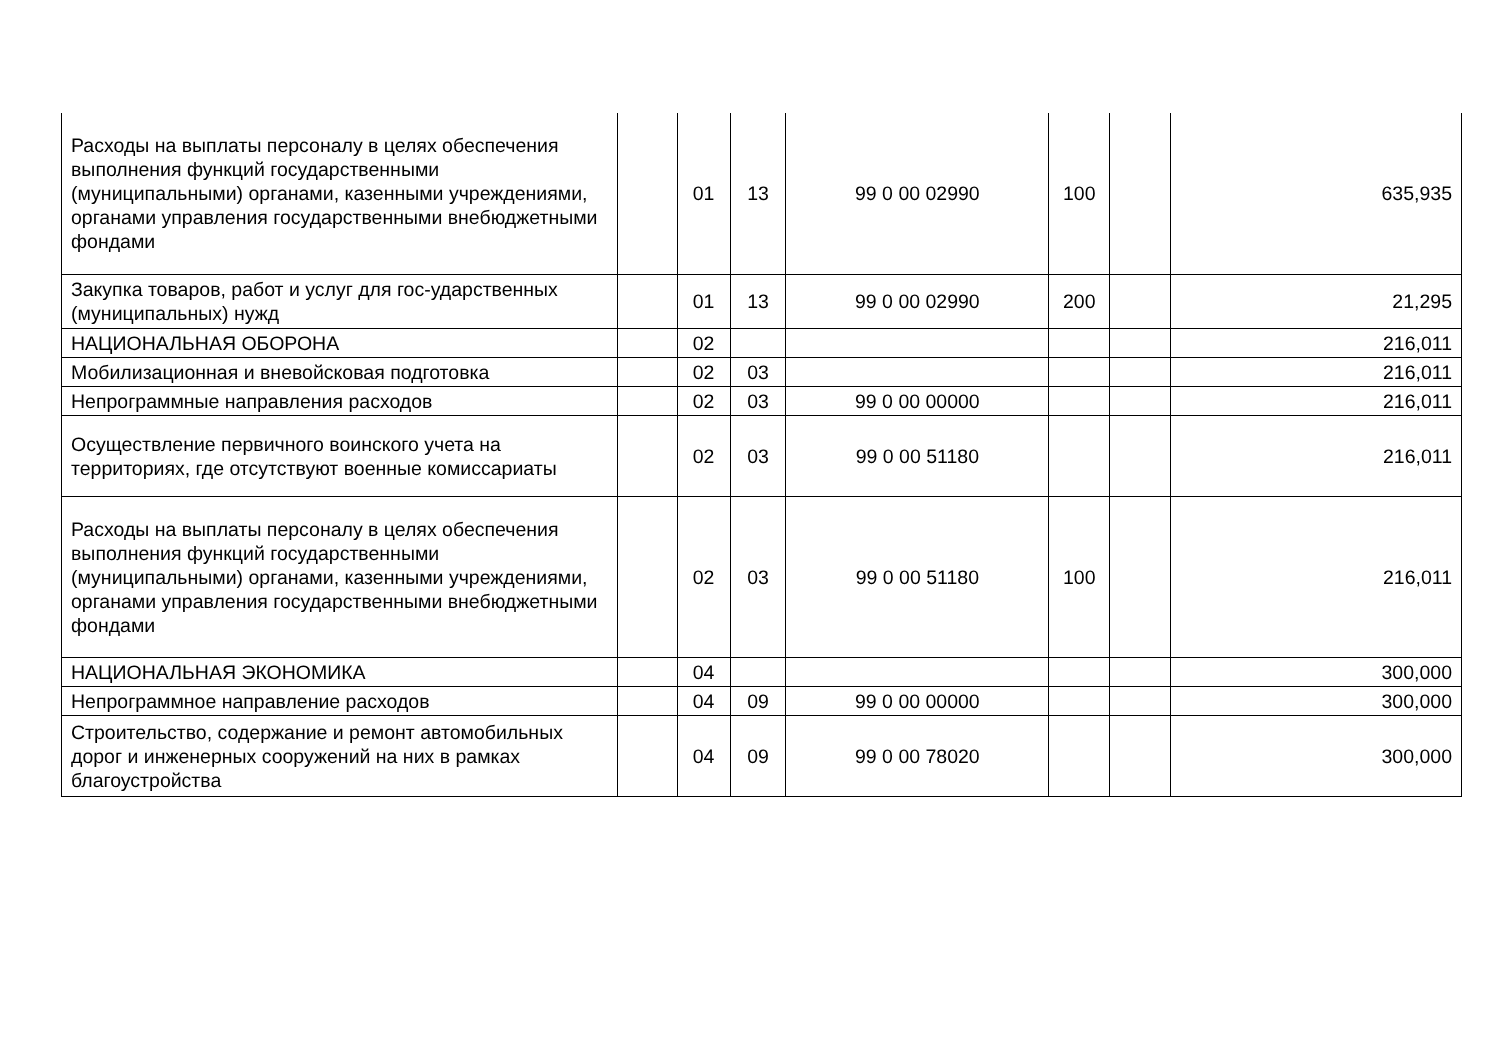| Расходы на выплаты персоналу в целях обеспечения выполнения функций государственными (муниципальными) органами, казенными учреждениями, органами управления государственными внебюджетными фондами | | 01 | 13 | 99 0 00 02990 | 100 | | 635,935 |
| Закупка товаров, работ и услуг для гос-ударственных (муниципальных) нужд | | 01 | 13 | 99 0 00 02990 | 200 | | 21,295 |
| НАЦИОНАЛЬНАЯ ОБОРОНА | | 02 | | | | | 216,011 |
| Мобилизационная и вневойсковая подготовка | | 02 | 03 | | | | 216,011 |
| Непрограммные направления расходов | | 02 | 03 | 99 0 00 00000 | | | 216,011 |
| Осуществление первичного воинского учета на территориях, где отсутствуют военные комиссариаты | | 02 | 03 | 99 0 00 51180 | | | 216,011 |
| Расходы на выплаты персоналу в целях обеспечения выполнения функций государственными (муниципальными) органами, казенными учреждениями, органами управления государственными внебюджетными фондами | | 02 | 03 | 99 0 00 51180 | 100 | | 216,011 |
| НАЦИОНАЛЬНАЯ ЭКОНОМИКА | | 04 | | | | | 300,000 |
| Непрограммное направление расходов | | 04 | 09 | 99 0 00 00000 | | | 300,000 |
| Строительство, содержание и ремонт автомобильных дорог и инженерных сооружений на них в рамках благоустройства | | 04 | 09 | 99 0 00 78020 | | | 300,000 |